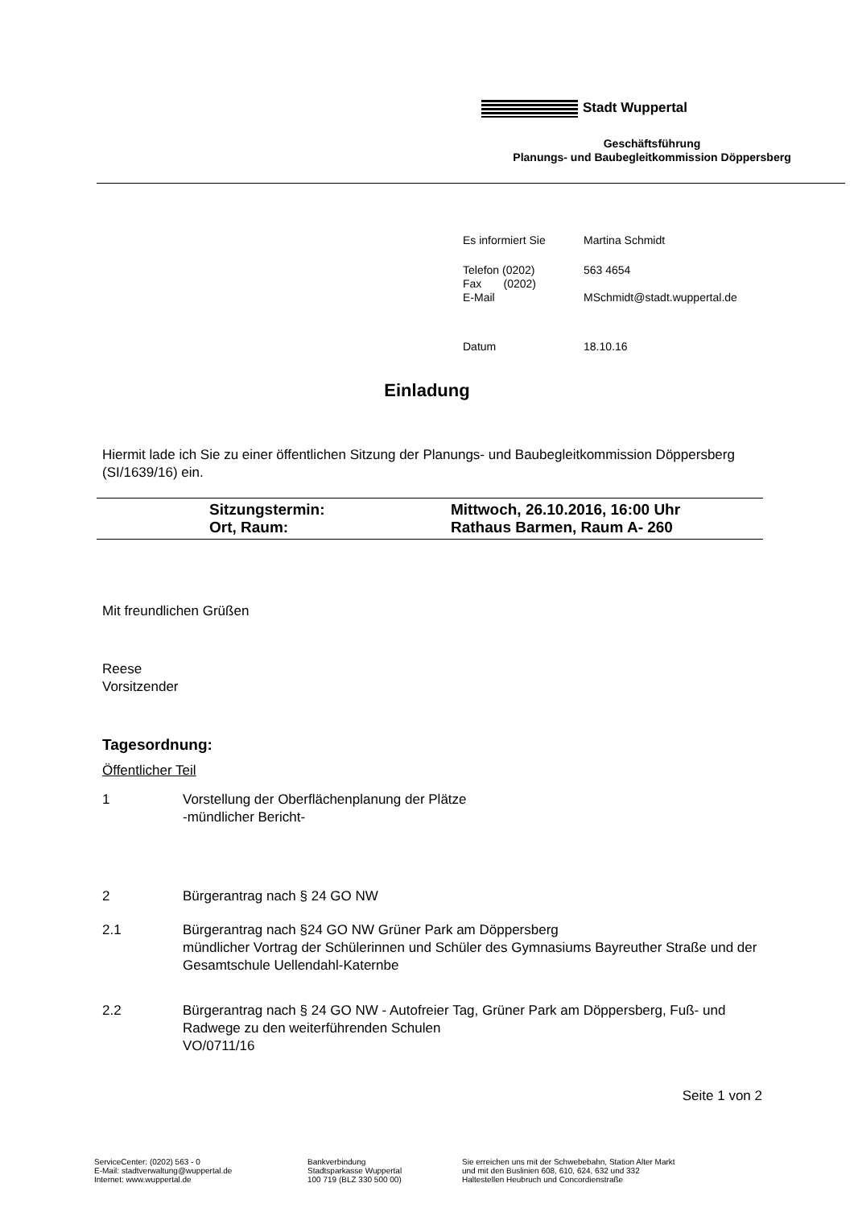Stadt Wuppertal
Geschäftsführung
Planungs- und Baubegleitkommission Döppersberg
| Es informiert Sie | Martina Schmidt |
| Telefon (0202) Fax (0202) E-Mail | 563 4654 MSchmidt@stadt.wuppertal.de |
| Datum | 18.10.16 |
Einladung
Hiermit lade ich Sie zu einer öffentlichen Sitzung der Planungs- und Baubegleitkommission Döppersberg (SI/1639/16) ein.
Sitzungstermin: Mittwoch, 26.10.2016, 16:00 Uhr
Ort, Raum: Rathaus Barmen, Raum A- 260
Mit freundlichen Grüßen
Reese
Vorsitzender
Tagesordnung:
Öffentlicher Teil
1 Vorstellung der Oberflächenplanung der Plätze
-mündlicher Bericht-
2 Bürgerantrag nach § 24 GO NW
2.1 Bürgerantrag nach §24 GO NW Grüner Park am Döppersberg
mündlicher Vortrag der Schülerinnen und Schüler des Gymnasiums Bayreuther Straße und der Gesamtschule Uellendahl-Katernbe
2.2 Bürgerantrag nach § 24 GO NW - Autofreier Tag, Grüner Park am Döppersberg, Fuß- und Radwege zu den weiterführenden Schulen
VO/0711/16
Seite 1 von 2
ServiceCenter: (0202) 563 - 0
E-Mail: stadtverwaltung@wuppertal.de
Internet: www.wuppertal.de
Bankverbindung
Stadtsparkasse Wuppertal
100 719 (BLZ 330 500 00)
Sie erreichen uns mit der Schwebebahn, Station Alter Markt
und mit den Buslinien 608, 610, 624, 632 und 332
Haltestellen Heubruch und Concordienstraße